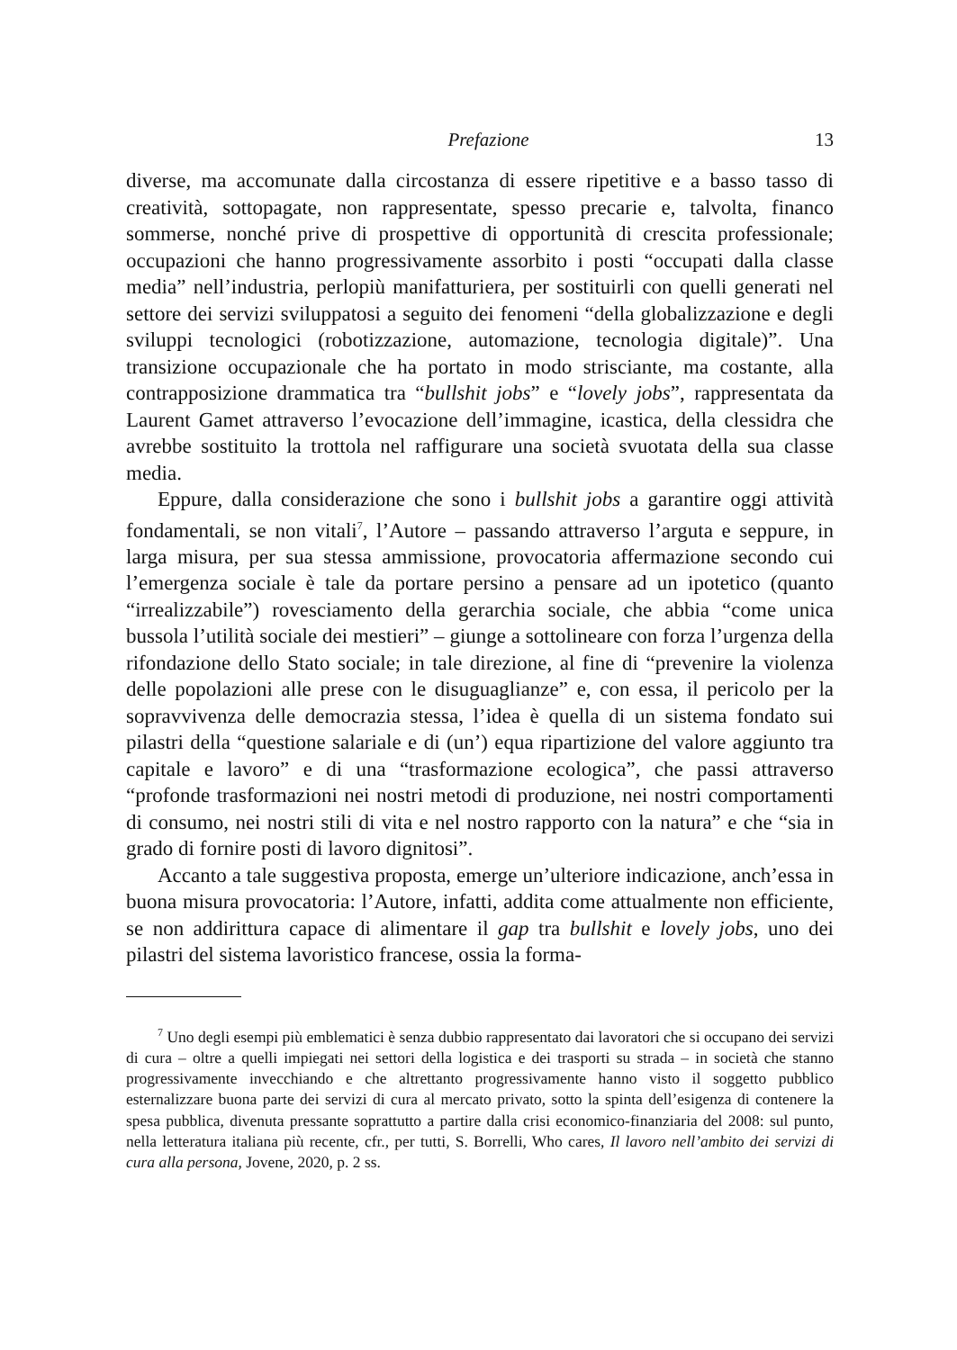Prefazione 13
diverse, ma accomunate dalla circostanza di essere ripetitive e a basso tasso di creatività, sottopagate, non rappresentate, spesso precarie e, talvolta, financo sommerse, nonché prive di prospettive di opportunità di crescita professionale; occupazioni che hanno progressivamente assorbito i posti “occupati dalla classe media” nell’industria, perlopiù manifatturiera, per sostituirli con quelli generati nel settore dei servizi sviluppatosi a seguito dei fenomeni “della globalizzazione e degli sviluppi tecnologici (robotizzazione, automazione, tecnologia digitale)”. Una transizione occupazionale che ha portato in modo strisciante, ma costante, alla contrapposizione drammatica tra “bullshit jobs” e “lovely jobs”, rappresentata da Laurent Gamet attraverso l’evocazione dell’immagine, icastica, della clessidra che avrebbe sostituito la trottola nel raffigurare una società svuotata della sua classe media.
Eppure, dalla considerazione che sono i bullshit jobs a garantire oggi attività fondamentali, se non vitali<sup>7</sup>, l’Autore – passando attraverso l’arguta e seppure, in larga misura, per sua stessa ammissione, provocatoria affermazione secondo cui l’emergenza sociale è tale da portare persino a pensare ad un ipotetico (quanto “irrealizzabile”) rovesciamento della gerarchia sociale, che abbia “come unica bussola l’utilità sociale dei mestieri” – giunge a sottolineare con forza l’urgenza della rifondazione dello Stato sociale; in tale direzione, al fine di “prevenire la violenza delle popolazioni alle prese con le disuguaglianze” e, con essa, il pericolo per la sopravvivenza delle democrazia stessa, l’idea è quella di un sistema fondato sui pilastri della “questione salariale e di (un’) equa ripartizione del valore aggiunto tra capitale e lavoro” e di una “trasformazione ecologica”, che passi attraverso “profonde trasformazioni nei nostri metodi di produzione, nei nostri comportamenti di consumo, nei nostri stili di vita e nel nostro rapporto con la natura” e che “sia in grado di fornire posti di lavoro dignitosi”.
Accanto a tale suggestiva proposta, emerge un’ulteriore indicazione, anch’essa in buona misura provocatoria: l’Autore, infatti, addita come attualmente non efficiente, se non addirittura capace di alimentare il gap tra bullshit e lovely jobs, uno dei pilastri del sistema lavoristico francese, ossia la forma-
<sup>7</sup> Uno degli esempi più emblematici è senza dubbio rappresentato dai lavoratori che si occupano dei servizi di cura – oltre a quelli impiegati nei settori della logistica e dei trasporti su strada – in società che stanno progressivamente invecchiando e che altrettanto progressivamente hanno visto il soggetto pubblico esternalizzare buona parte dei servizi di cura al mercato privato, sotto la spinta dell’esigenza di contenere la spesa pubblica, divenuta pressante soprattutto a partire dalla crisi economico-finanziaria del 2008: sul punto, nella letteratura italiana più recente, cfr., per tutti, S. Borrelli, Who cares, Il lavoro nell’ambito dei servizi di cura alla persona, Jovene, 2020, p. 2 ss.